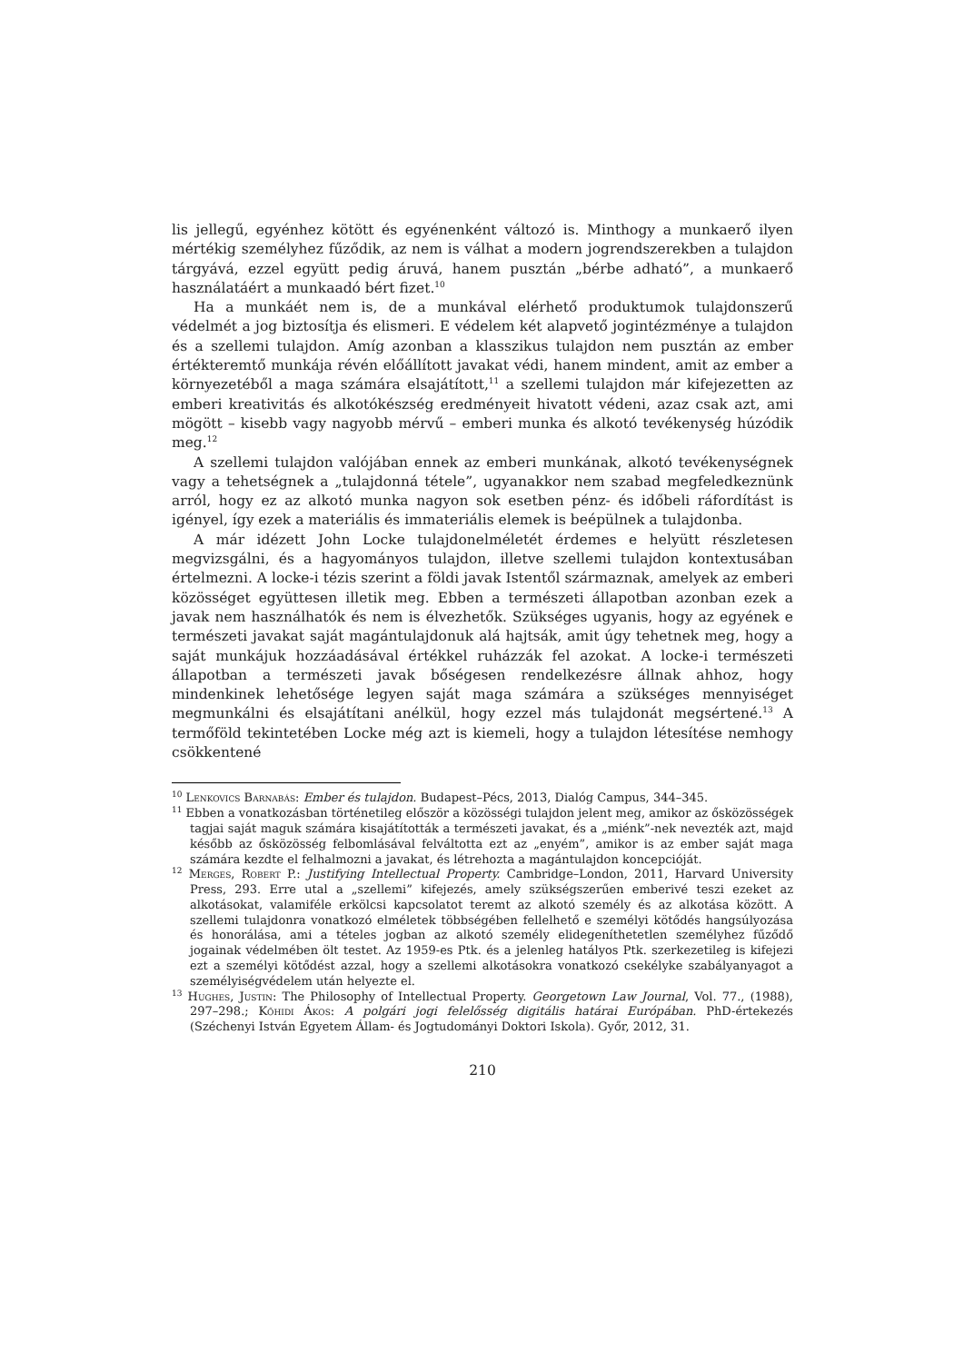lis jellegű, egyénhez kötött és egyénenként változó is. Minthogy a munkaerő ilyen mértékig személyhez fűződik, az nem is válhat a modern jogrendszerekben a tulajdon tárgyává, ezzel együtt pedig áruvá, hanem pusztán „bérbe adható”, a munkaerő használatáért a munkaadó bért fizet.<sup>10</sup>
Ha a munkáét nem is, de a munkával elérhető produktumok tulajdonszerű védelmét a jog biztosítja és elismeri. E védelem két alapvető jogintézménye a tulajdon és a szellemi tulajdon. Amíg azonban a klasszikus tulajdon nem pusztán az ember értékteremtő munkája révén előállított javakat védi, hanem mindent, amit az ember a környezetéből a maga számára elsajátított,<sup>11</sup> a szellemi tulajdon már kifejezetten az emberi kreativitás és alkotókészség eredményeit hivatott védeni, azaz csak azt, ami mögött – kisebb vagy nagyobb mérvű – emberi munka és alkotó tevékenység húzódik meg.<sup>12</sup>
A szellemi tulajdon valójában ennek az emberi munkának, alkotó tevékenységnek vagy a tehetségnek a „tulajdonná tétele”, ugyanakkor nem szabad megfeledkeznünk arról, hogy ez az alkotó munka nagyon sok esetben pénz- és időbeli ráfordítást is igényel, így ezek a materiális és immateriális elemek is beépülnek a tulajdonba.
A már idézett John Locke tulajdonelméletét érdemes e helyütt részletesen megvizsgálni, és a hagyományos tulajdon, illetve szellemi tulajdon kontextusában értelmezni. A locke-i tézis szerint a földi javak Istentől származnak, amelyek az emberi közösséget együttesen illetik meg. Ebben a természeti állapotban azonban ezek a javak nem használhatók és nem is élvezhetők. Szükséges ugyanis, hogy az egyének e természeti javakat saját magántulajdonuk alá hajtsák, amit úgy tehetnek meg, hogy a saját munkájuk hozzáadásával értékkel ruházzák fel azokat. A locke-i természeti állapotban a természeti javak bőségesen rendelkezésre állnak ahhoz, hogy mindenkinek lehetősége legyen saját maga számára a szükséges mennyiséget megmunkálni és elsajátítani anélkül, hogy ezzel más tulajdonát megsértené.<sup>13</sup> A termőföld tekintetében Locke még azt is kiemeli, hogy a tulajdon létesítése nemhogy csökkentené
<sup>10</sup> Lenkovics Barnabás: Ember és tulajdon. Budapest–Pécs, 2013, Dialóg Campus, 344–345.
<sup>11</sup> Ebben a vonatkozásban történetileg először a közösségi tulajdon jelent meg, amikor az ősközösségek tagjai saját maguk számára kisajátították a természeti javakat, és a „miénk”-nek nevezték azt, majd később az ősközösség felbomlásával felváltotta ezt az „enyém”, amikor is az ember saját maga számára kezdte el felhalmozni a javakat, és létrehozta a magántulajdon koncepcióját.
<sup>12</sup> Merges, Robert P.: Justifying Intellectual Property. Cambridge–London, 2011, Harvard University Press, 293. Erre utal a „szellemi” kifejezés, amely szükségszerűen emberivé teszi ezeket az alkotásokat, valamiféle erkölcsi kapcsolatot teremt az alkotó személy és az alkotása között. A szellemi tulajdonra vonatkozó elméletek többségében fellelhető e személyi kötődés hangsúlyozása és honorálása, ami a tételes jogban az alkotó személy elidegeníthetetlen személyhez fűződő jogainak védelmében ölt testet. Az 1959-es Ptk. és a jelenleg hatályos Ptk. szerkezetileg is kifejezi ezt a személyi kötődést azzal, hogy a szellemi alkotásokra vonatkozó csekélyke szabályanyagot a személyiségvédelem után helyezte el.
<sup>13</sup> Hughes, Justin: The Philosophy of Intellectual Property. Georgetown Law Journal, Vol. 77., (1988), 297–298.; Kőhidi Ákos: A polgári jogi felelősség digitális határai Európában. PhD-értekezés (Széchenyi István Egyetem Állam- és Jogtudományi Doktori Iskola). Győr, 2012, 31.
210